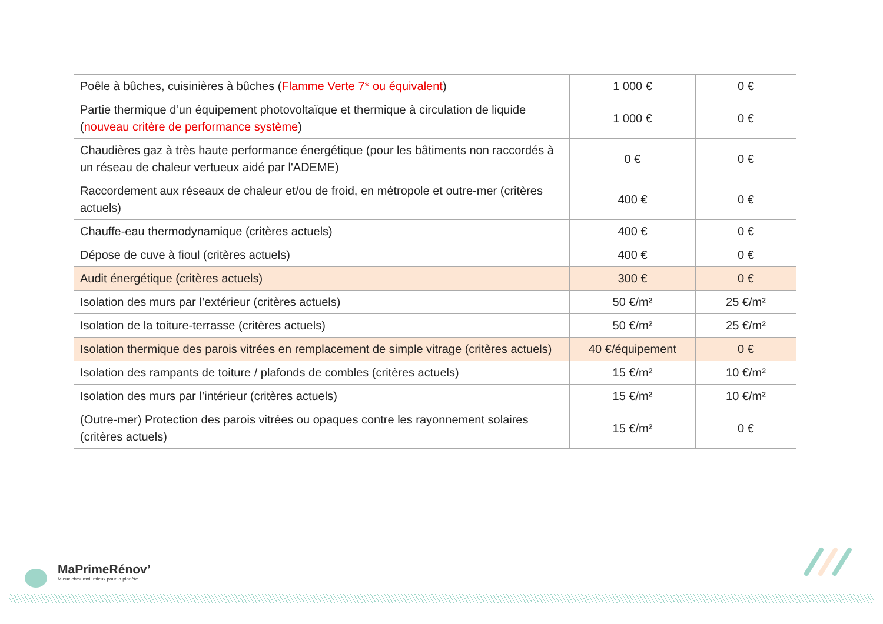| Poêle à bûches, cuisinières à bûches ( Flamme Verte 7* ou équivalent ) | 1 000 € | 0 € |
| Partie thermique d’un équipement photovoltaïque et thermique à circulation de liquide ( nouveau critère de performance système ) | 1 000 € | 0 € |
| Chaudières gaz à très haute performance énergétique (pour les bâtiments non raccordés à un réseau de chaleur vertueux aidé par l'ADEME) | 0 € | 0 € |
| Raccordement aux réseaux de chaleur et/ou de froid, en métropole et outre-mer (critères actuels) | 400 € | 0 € |
| Chauffe-eau thermodynamique (critères actuels) | 400 € | 0 € |
| Dépose de cuve à fioul (critères actuels) | 400 € | 0 € |
| Audit énergétique (critères actuels) | 300 € | 0 € |
| Isolation des murs par l’extérieur (critères actuels) | 50 €/m² | 25 €/m² |
| Isolation de la toiture-terrasse (critères actuels) | 50 €/m² | 25 €/m² |
| Isolation thermique des parois vitrées en remplacement de simple vitrage (critères actuels) | 40 €/équipement | 0 € |
| Isolation des rampants de toiture / plafonds de combles (critères actuels) | 15 €/m² | 10 €/m² |
| Isolation des murs par l’intérieur (critères actuels) | 15 €/m² | 10 €/m² |
| (Outre-mer) Protection des parois vitrées ou opaques contre les rayonnement solaires (critères actuels) | 15 €/m² | 0 € |
MaPrimeRénov’
Mieux chez moi, mieux pour la planète